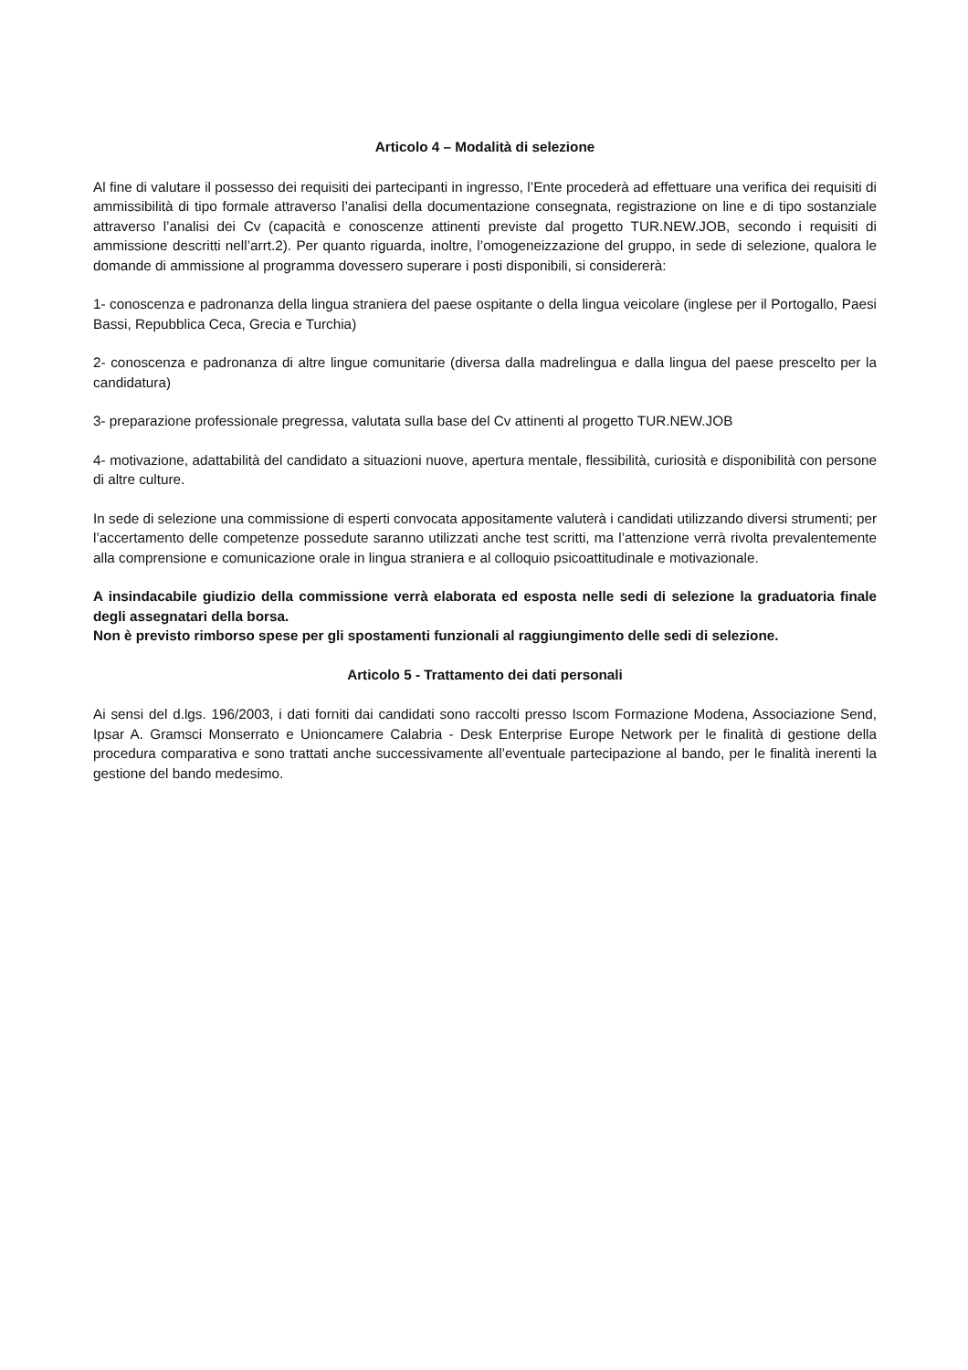Articolo 4 – Modalità di selezione
Al fine di valutare il possesso dei requisiti dei partecipanti in ingresso, l’Ente procederà ad effettuare una verifica dei requisiti di ammissibilità di tipo formale attraverso l’analisi della documentazione consegnata, registrazione on line e di tipo sostanziale attraverso l’analisi dei Cv (capacità e conoscenze attinenti previste dal progetto TUR.NEW.JOB, secondo i requisiti di ammissione descritti nell’arrt.2). Per quanto riguarda, inoltre, l’omogeneizzazione del gruppo, in sede di selezione, qualora le domande di ammissione al programma dovessero superare i posti disponibili, si considererà:
1- conoscenza e padronanza della lingua straniera del paese ospitante o della lingua veicolare (inglese per il Portogallo, Paesi Bassi, Repubblica Ceca, Grecia e Turchia)
2- conoscenza e padronanza di altre lingue comunitarie (diversa dalla madrelingua e dalla lingua del paese prescelto per la candidatura)
3- preparazione professionale pregressa, valutata sulla base del Cv attinenti al progetto TUR.NEW.JOB
4- motivazione, adattabilità del candidato a situazioni nuove, apertura mentale, flessibilità, curiosità e disponibilità con persone di altre culture.
In sede di selezione una commissione di esperti convocata appositamente valuterà i candidati utilizzando diversi strumenti; per l’accertamento delle competenze possedute saranno utilizzati anche test scritti, ma l’attenzione verrà rivolta prevalentemente alla comprensione e comunicazione orale in lingua straniera e al colloquio psicoattitudinale e motivazionale.
A insindacabile giudizio della commissione verrà elaborata ed esposta nelle sedi di selezione la graduatoria finale degli assegnatari della borsa.
Non è previsto rimborso spese per gli spostamenti funzionali al raggiungimento delle sedi di selezione.
Articolo 5 - Trattamento dei dati personali
Ai sensi del d.lgs. 196/2003, i dati forniti dai candidati sono raccolti presso Iscom Formazione Modena, Associazione Send, Ipsar A. Gramsci Monserrato e Unioncamere Calabria - Desk Enterprise Europe Network per le finalità di gestione della procedura comparativa e sono trattati anche successivamente all’eventuale partecipazione al bando, per le finalità inerenti la gestione del bando medesimo.